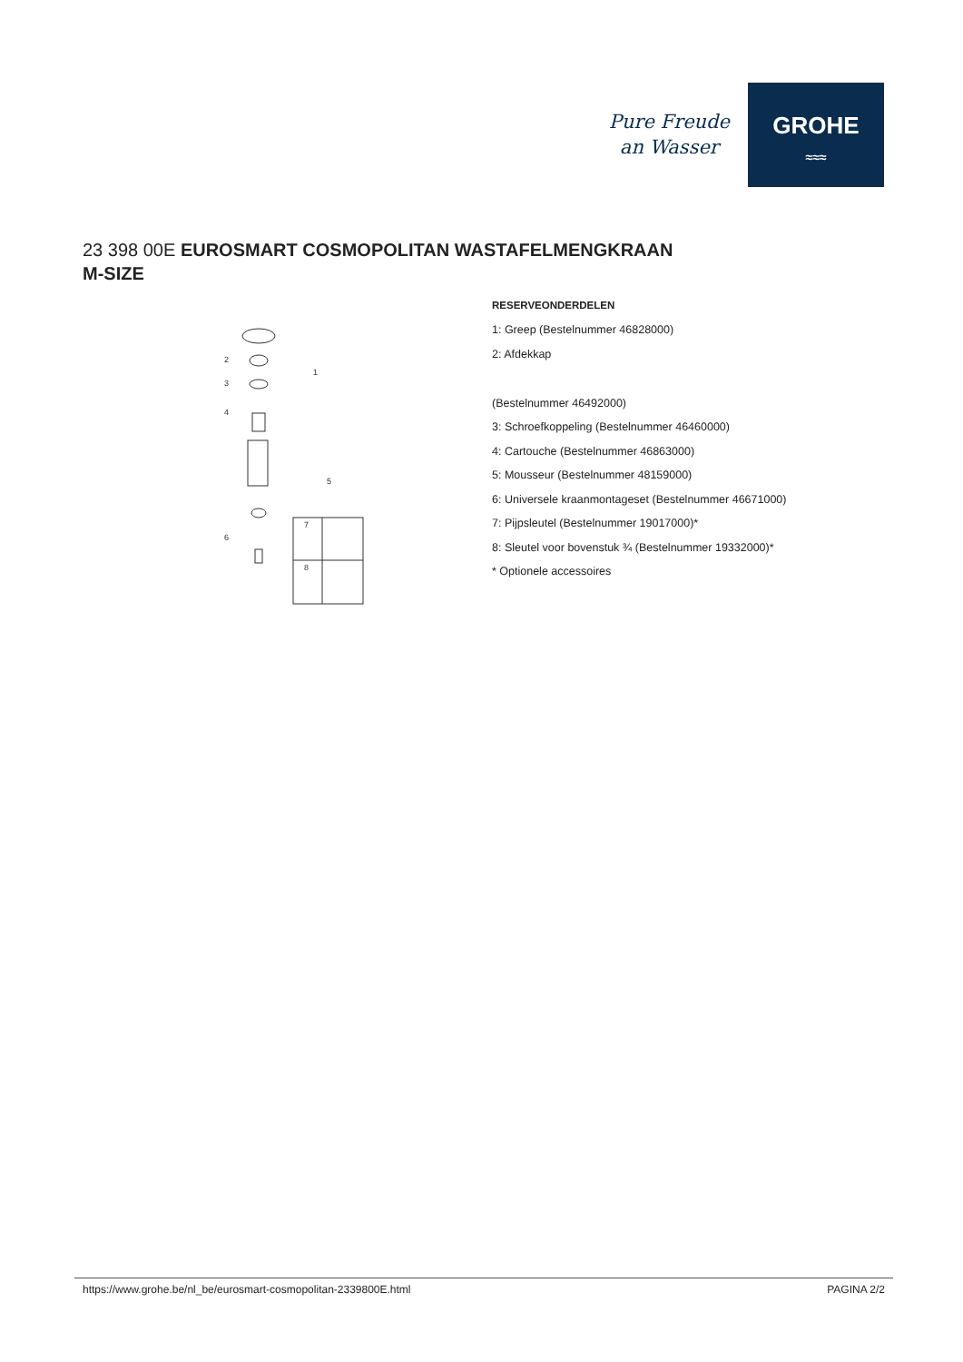Pure Freude
an Wasser
GROHE
≈≈≈
23 398 00E EUROSMART COSMOPOLITAN WASTAFELMENGKRAAN
M-SIZE
2
3
4
1
5
6
7
8
RESERVEONDERDELEN
1: Greep (Bestelnummer 46828000)
2: Afdekkap
(Bestelnummer 46492000)
3: Schroefkoppeling (Bestelnummer 46460000)
4: Cartouche (Bestelnummer 46863000)
5: Mousseur (Bestelnummer 48159000)
6: Universele kraanmontageset (Bestelnummer 46671000)
7: Pijpsleutel (Bestelnummer 19017000)*
8: Sleutel voor bovenstuk ¾ (Bestelnummer 19332000)*
* Optionele accessoires
https://www.grohe.be/nl_be/eurosmart-cosmopolitan-2339800E.html PAGINA 2/2